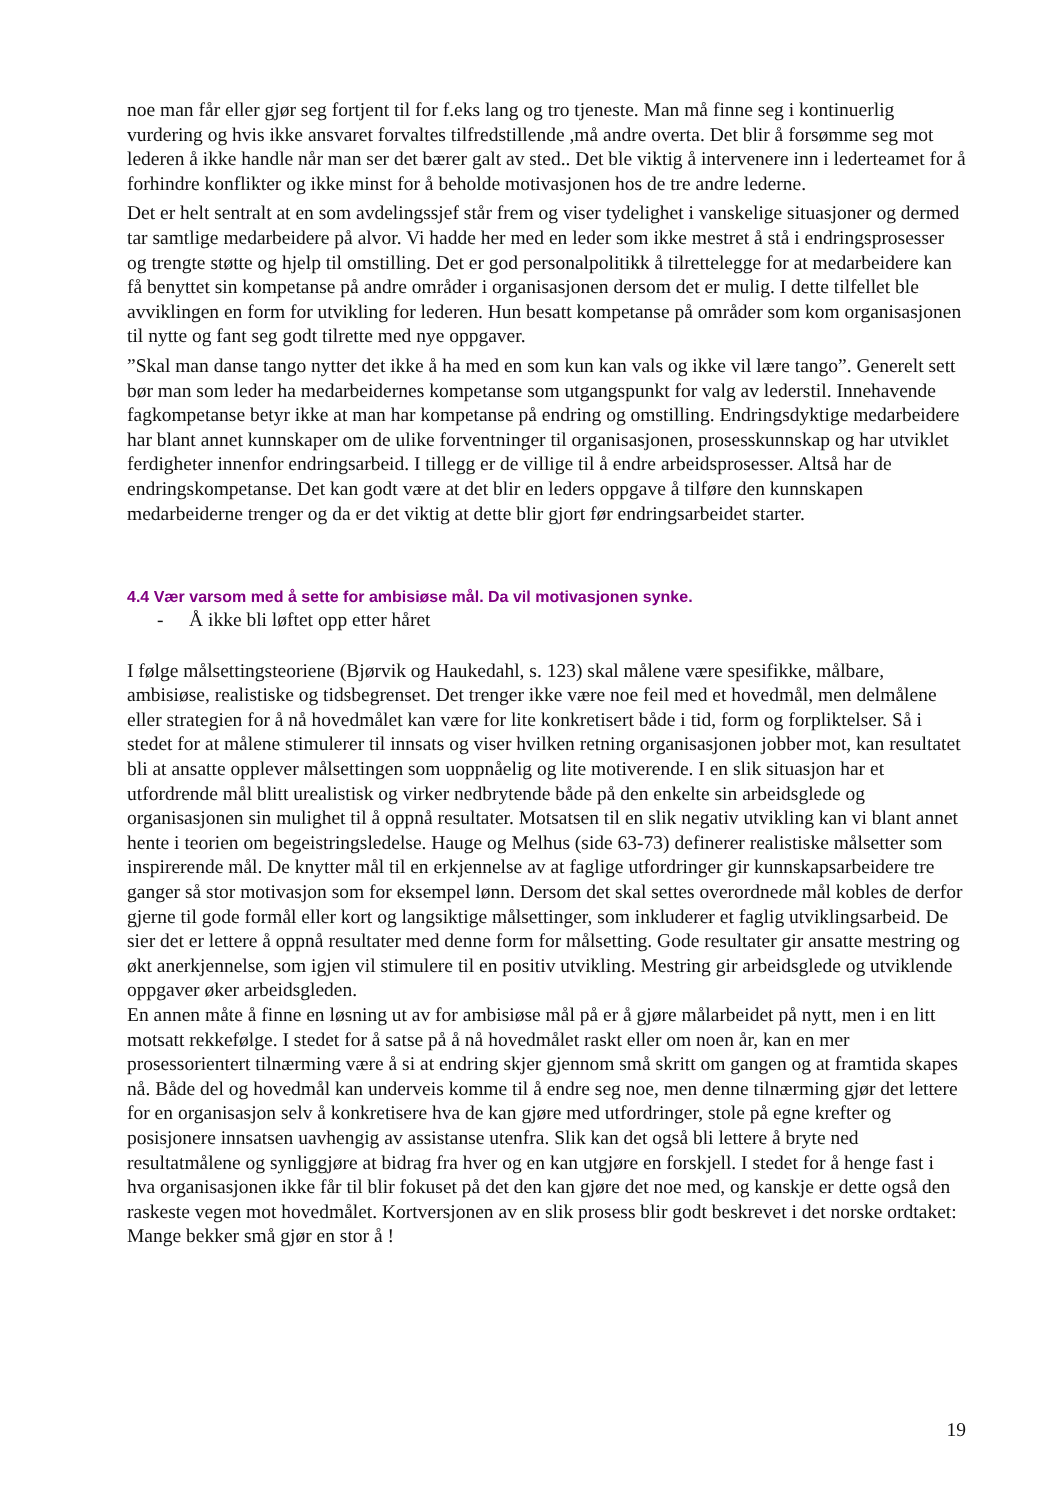noe man får eller gjør seg fortjent til for f.eks lang og tro tjeneste. Man må finne seg i kontinuerlig vurdering og hvis ikke ansvaret forvaltes tilfredstillende ,må andre overta. Det blir å forsømme seg mot lederen å ikke handle når man ser det bærer galt av sted.. Det ble viktig å intervenere inn i lederteamet for å forhindre konflikter og ikke minst for å beholde motivasjonen hos de tre andre lederne.
Det er helt sentralt at en som avdelingssjef står frem og viser tydelighet i vanskelige situasjoner og dermed tar samtlige medarbeidere på alvor. Vi hadde her med en leder som ikke mestret å stå i endringsprosesser og trengte støtte og hjelp til omstilling. Det er god personalpolitikk å tilrettelegge for at medarbeidere kan få benyttet sin kompetanse på andre områder i organisasjonen dersom det er mulig. I dette tilfellet ble avviklingen en form for utvikling for lederen. Hun besatt kompetanse på områder som kom organisasjonen til nytte og fant seg godt tilrette med nye oppgaver.
”Skal man danse tango nytter det ikke å ha med en som kun kan vals og ikke vil lære tango”. Generelt sett bør man som leder ha medarbeidernes kompetanse som utgangspunkt for valg av lederstil. Innehavende fagkompetanse betyr ikke at man har kompetanse på endring og omstilling. Endringsdyktige medarbeidere har blant annet kunnskaper om de ulike forventninger til organisasjonen, prosesskunnskap og har utviklet ferdigheter innenfor endringsarbeid. I tillegg er de villige til å endre arbeidsprosesser. Altså har de endringskompetanse. Det kan godt være at det blir en leders oppgave å tilføre den kunnskapen medarbeiderne trenger og da er det viktig at dette blir gjort før endringsarbeidet starter.
4.4 Vær varsom med å sette for ambisiøse mål. Da vil motivasjonen synke.
- Å ikke bli løftet opp etter håret
I følge målsettingsteoriene (Bjørvik og Haukedahl, s. 123) skal målene være spesifikke, målbare, ambisiøse, realistiske og tidsbegrenset. Det trenger ikke være noe feil med et hovedmål, men delmålene eller strategien for å nå hovedmålet kan være for lite konkretisert både i tid, form og forpliktelser. Så i stedet for at målene stimulerer til innsats og viser hvilken retning organisasjonen jobber mot, kan resultatet bli at ansatte opplever målsettingen som uoppnåelig og lite motiverende. I en slik situasjon har et utfordrende mål blitt urealistisk og virker nedbrytende både på den enkelte sin arbeidsglede og organisasjonen sin mulighet til å oppnå resultater. Motsatsen til en slik negativ utvikling kan vi blant annet hente i teorien om begeistringsledelse. Hauge og Melhus (side 63-73) definerer realistiske målsetter som inspirerende mål. De knytter mål til en erkjennelse av at faglige utfordringer gir kunnskapsarbeidere tre ganger så stor motivasjon som for eksempel lønn. Dersom det skal settes overordnede mål kobles de derfor gjerne til gode formål eller kort og langsiktige målsettinger, som inkluderer et faglig utviklingsarbeid. De sier det er lettere å oppnå resultater med denne form for målsetting. Gode resultater gir ansatte mestring og økt anerkjennelse, som igjen vil stimulere til en positiv utvikling. Mestring gir arbeidsglede og utviklende oppgaver øker arbeidsgleden.
En annen måte å finne en løsning ut av for ambisiøse mål på er å gjøre målarbeidet på nytt, men i en litt motsatt rekkefølge. I stedet for å satse på å nå hovedmålet raskt eller om noen år, kan en mer prosessorientert tilnærming være å si at endring skjer gjennom små skritt om gangen og at framtida skapes nå. Både del og hovedmål kan underveis komme til å endre seg noe, men denne tilnærming gjør det lettere for en organisasjon selv å konkretisere hva de kan gjøre med utfordringer, stole på egne krefter og posisjonere innsatsen uavhengig av assistanse utenfra. Slik kan det også bli lettere å bryte ned resultatmålene og synliggjøre at bidrag fra hver og en kan utgjøre en forskjell. I stedet for å henge fast i hva organisasjonen ikke får til blir fokuset på det den kan gjøre det noe med, og kanskje er dette også den raskeste vegen mot hovedmålet. Kortversjonen av en slik prosess blir godt beskrevet i det norske ordtaket:
Mange bekker små gjør en stor å !
19